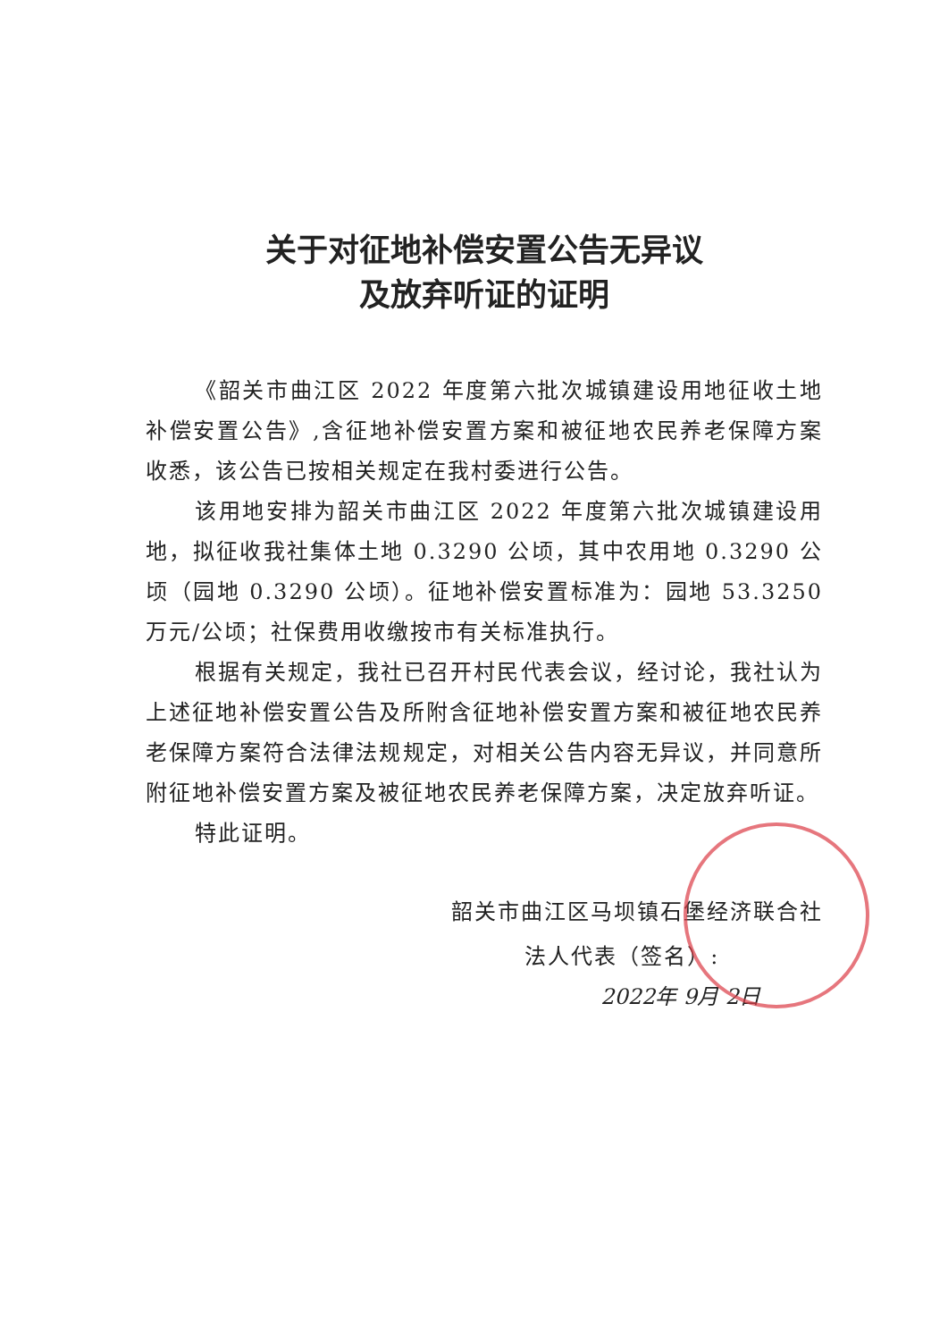关于对征地补偿安置公告无异议
及放弃听证的证明
《韶关市曲江区 2022 年度第六批次城镇建设用地征收土地补偿安置公告》,含征地补偿安置方案和被征地农民养老保障方案收悉，该公告已按相关规定在我村委进行公告。
该用地安排为韶关市曲江区 2022 年度第六批次城镇建设用地，拟征收我社集体土地 0.3290 公顷，其中农用地 0.3290 公顷（园地 0.3290 公顷）。征地补偿安置标准为：园地 53.3250 万元/公顷；社保费用收缴按市有关标准执行。
根据有关规定，我社已召开村民代表会议，经讨论，我社认为上述征地补偿安置公告及所附含征地补偿安置方案和被征地农民养老保障方案符合法律法规规定，对相关公告内容无异议，并同意所附征地补偿安置方案及被征地农民养老保障方案，决定放弃听证。
特此证明。
韶关市曲江区马坝镇石堡经济联合社
法人代表（签名）:
2022年 9月 2日